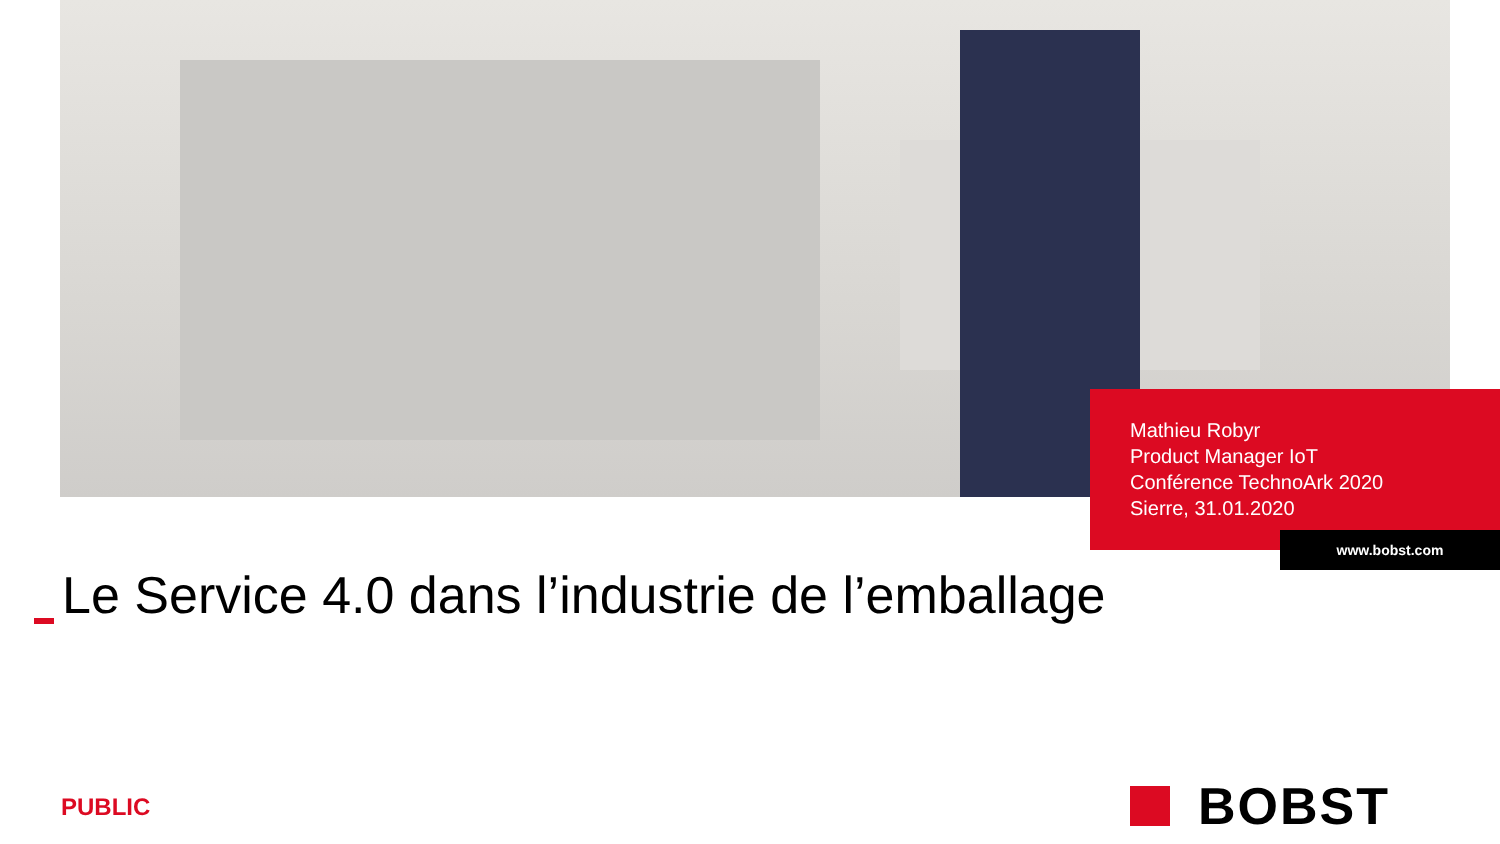Mathieu Robyr
Product Manager IoT
Conférence TechnoArk 2020
Sierre, 31.01.2020
www.bobst.com
Le Service 4.0 dans l’industrie de l’emballage
PUBLIC
BOBST